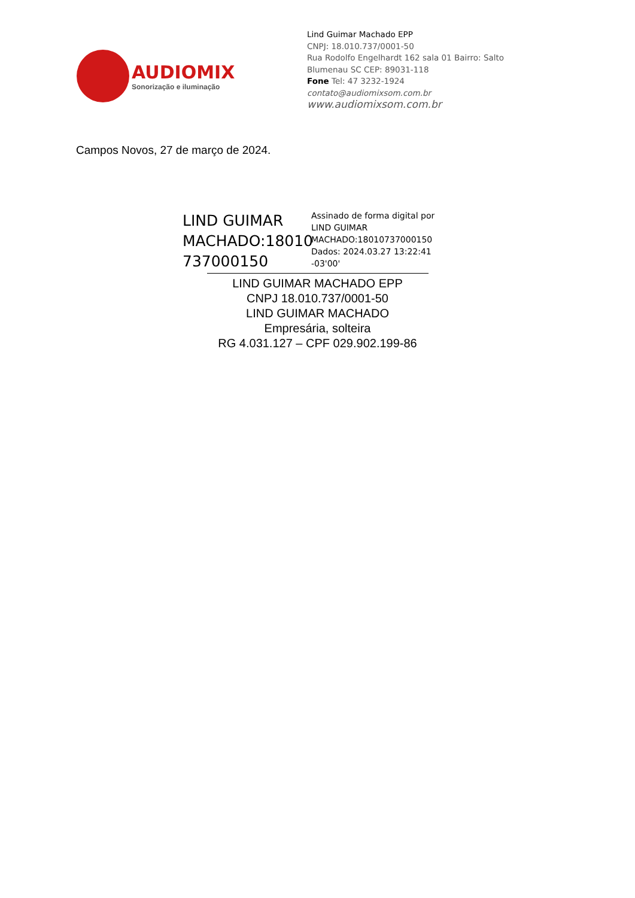AUDIOMIX
Sonorização e iluminação
Lind Guimar Machado EPP
CNPJ: 18.010.737/0001-50
Rua Rodolfo Engelhardt 162 sala 01 Bairro: Salto
Blumenau SC CEP: 89031-118
Fone Tel: 47 3232-1924
contato@audiomixsom.com.br
www.audiomixsom.com.br
Campos Novos, 27 de março de 2024.
LIND GUIMAR MACHADO:18010 737000150
Assinado de forma digital por
LIND GUIMAR
MACHADO:18010737000150
Dados: 2024.03.27 13:22:41
-03'00'
LIND GUIMAR MACHADO EPP
CNPJ 18.010.737/0001-50
LIND GUIMAR MACHADO
Empresária, solteira
RG 4.031.127 – CPF 029.902.199-86